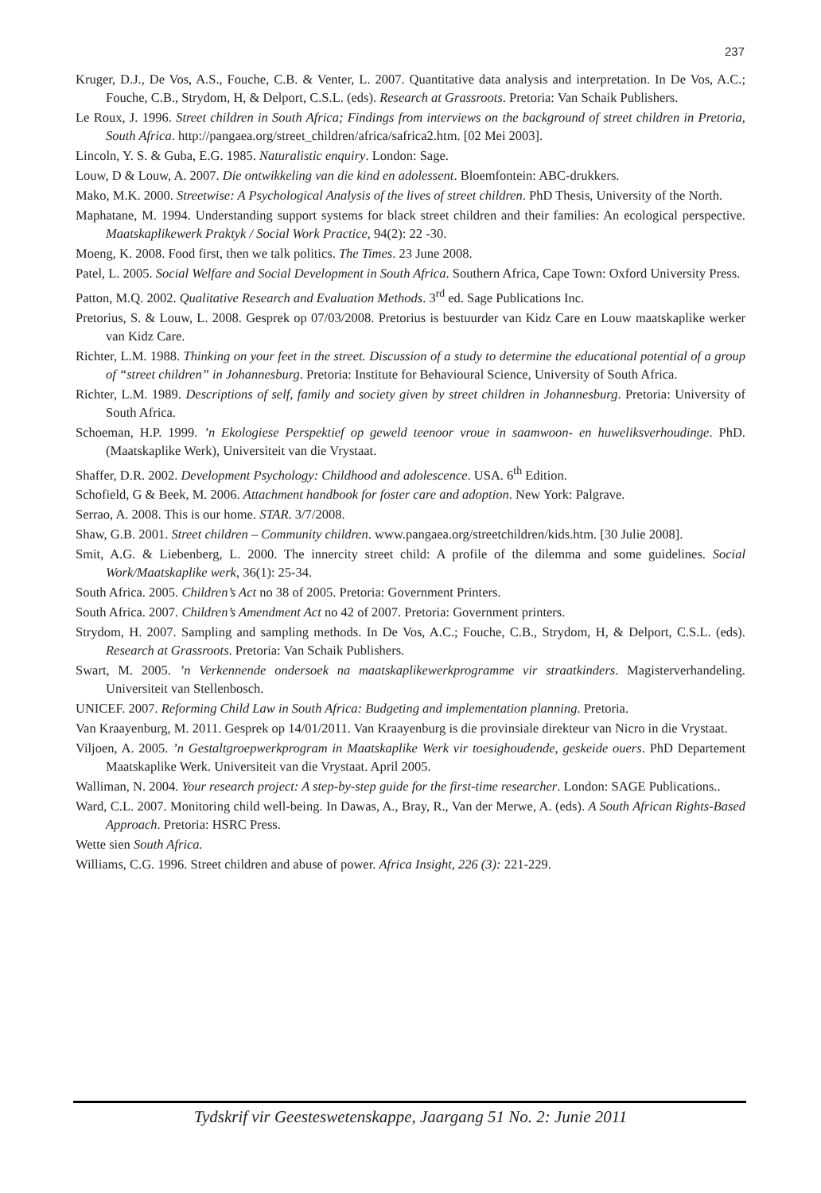237
Kruger, D.J., De Vos, A.S., Fouche, C.B. & Venter, L. 2007. Quantitative data analysis and interpretation. In De Vos, A.C.; Fouche, C.B., Strydom, H, & Delport, C.S.L. (eds). Research at Grassroots. Pretoria: Van Schaik Publishers.
Le Roux, J. 1996. Street children in South Africa; Findings from interviews on the background of street children in Pretoria, South Africa. http://pangaea.org/street_children/africa/safrica2.htm. [02 Mei 2003].
Lincoln, Y. S. & Guba, E.G. 1985. Naturalistic enquiry. London: Sage.
Louw, D & Louw, A. 2007. Die ontwikkeling van die kind en adolessent. Bloemfontein: ABC-drukkers.
Mako, M.K. 2000. Streetwise: A Psychological Analysis of the lives of street children. PhD Thesis, University of the North.
Maphatane, M. 1994. Understanding support systems for black street children and their families: An ecological perspective. Maatskaplikewerk Praktyk / Social Work Practice, 94(2): 22 -30.
Moeng, K. 2008. Food first, then we talk politics. The Times. 23 June 2008.
Patel, L. 2005. Social Welfare and Social Development in South Africa. Southern Africa, Cape Town: Oxford University Press.
Patton, M.Q. 2002. Qualitative Research and Evaluation Methods. 3<sup>rd</sup> ed. Sage Publications Inc.
Pretorius, S. & Louw, L. 2008. Gesprek op 07/03/2008. Pretorius is bestuurder van Kidz Care en Louw maatskaplike werker van Kidz Care.
Richter, L.M. 1988. Thinking on your feet in the street. Discussion of a study to determine the educational potential of a group of “street children” in Johannesburg. Pretoria: Institute for Behavioural Science, University of South Africa.
Richter, L.M. 1989. Descriptions of self, family and society given by street children in Johannesburg. Pretoria: University of South Africa.
Schoeman, H.P. 1999. ’n Ekologiese Perspektief op geweld teenoor vroue in saamwoon- en huweliksverhoudinge. PhD. (Maatskaplike Werk), Universiteit van die Vrystaat.
Shaffer, D.R. 2002. Development Psychology: Childhood and adolescence. USA. 6<sup>th</sup> Edition.
Schofield, G & Beek, M. 2006. Attachment handbook for foster care and adoption. New York: Palgrave.
Serrao, A. 2008. This is our home. STAR. 3/7/2008.
Shaw, G.B. 2001. Street children – Community children. www.pangaea.org/streetchildren/kids.htm. [30 Julie 2008].
Smit, A.G. & Liebenberg, L. 2000. The innercity street child: A profile of the dilemma and some guidelines. Social Work/Maatskaplike werk, 36(1): 25-34.
South Africa. 2005. Children’s Act no 38 of 2005. Pretoria: Government Printers.
South Africa. 2007. Children’s Amendment Act no 42 of 2007. Pretoria: Government printers.
Strydom, H. 2007. Sampling and sampling methods. In De Vos, A.C.; Fouche, C.B., Strydom, H, & Delport, C.S.L. (eds). Research at Grassroots. Pretoria: Van Schaik Publishers.
Swart, M. 2005. ’n Verkennende ondersoek na maatskaplikewerkprogramme vir straatkinders. Magisterverhandeling. Universiteit van Stellenbosch.
UNICEF. 2007. Reforming Child Law in South Africa: Budgeting and implementation planning. Pretoria.
Van Kraayenburg, M. 2011. Gesprek op 14/01/2011. Van Kraayenburg is die provinsiale direkteur van Nicro in die Vrystaat.
Viljoen, A. 2005. ’n Gestaltgroepwerkprogram in Maatskaplike Werk vir toesighoudende, geskeide ouers. PhD Departement Maatskaplike Werk. Universiteit van die Vrystaat. April 2005.
Walliman, N. 2004. Your research project: A step-by-step guide for the first-time researcher. London: SAGE Publications..
Ward, C.L. 2007. Monitoring child well-being. In Dawas, A., Bray, R., Van der Merwe, A. (eds). A South African Rights-Based Approach. Pretoria: HSRC Press.
Wette sien South Africa.
Williams, C.G. 1996. Street children and abuse of power. Africa Insight, 226 (3): 221-229.
Tydskrif vir Geesteswetenskappe, Jaargang 51 No. 2: Junie 2011